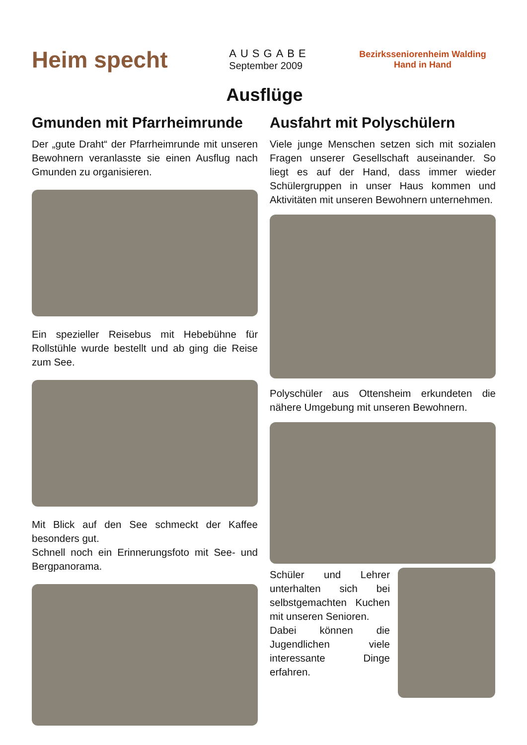Heim specht
AUSGABE
September 2009
Bezirksseniorenheim Walding
Hand in Hand
Ausflüge
Gmunden mit Pfarrheimrunde
Der „gute Draht“ der Pfarrheimrunde mit unseren Bewohnern veranlasste sie einen Ausflug nach Gmunden zu organisieren.
Ein spezieller Reisebus mit Hebebühne für Rollstühle wurde bestellt und ab ging die Reise zum See.
Mit Blick auf den See schmeckt der Kaffee besonders gut.
Schnell noch ein Erinnerungsfoto mit See- und Bergpanorama.
Ausfahrt mit Polyschülern
Viele junge Menschen setzen sich mit sozialen Fragen unserer Gesellschaft auseinander. So liegt es auf der Hand, dass immer wieder Schülergruppen in unser Haus kommen und Aktivitäten mit unseren Bewohnern unternehmen.
Polyschüler aus Ottensheim erkundeten die nähere Umgebung mit unseren Bewohnern.
Schüler und Lehrer unterhalten sich bei selbstgemachten Kuchen mit unseren Senioren.
Dabei können die Jugendlichen viele interessante Dinge erfahren.